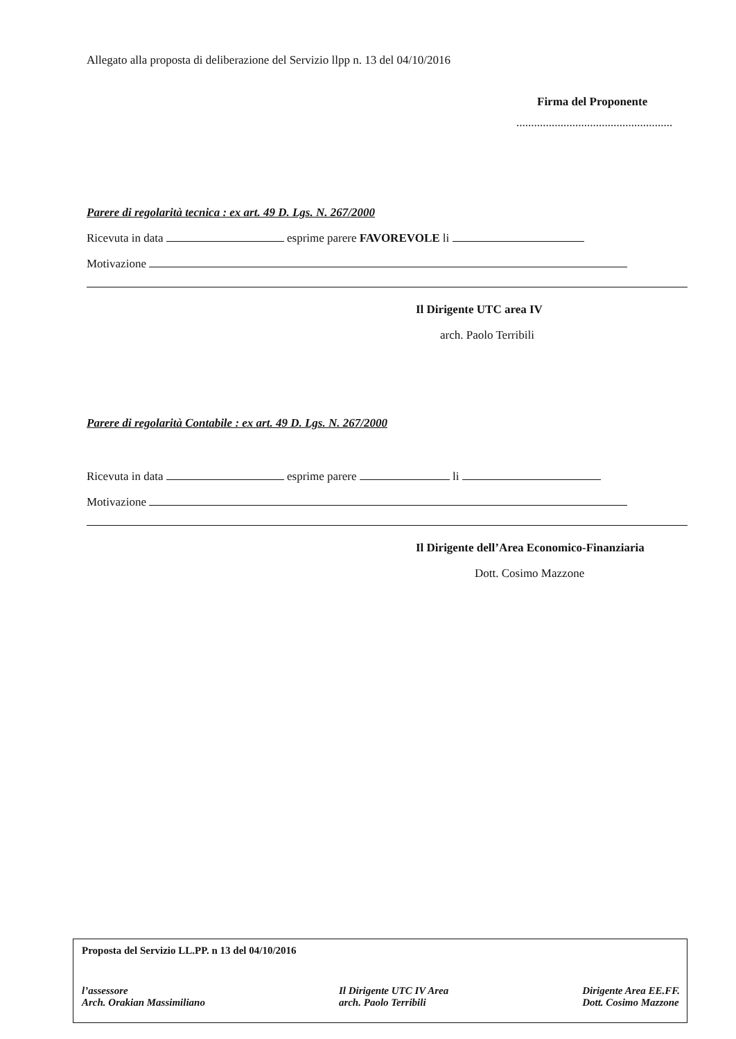Allegato alla proposta di deliberazione del Servizio llpp n. 13 del 04/10/2016
Firma del Proponente
.....................................................
Parere di regolarità tecnica : ex art. 49 D. Lgs. N. 267/2000
Ricevuta in data esprime parere FAVOREVOLE li
Motivazione
Il Dirigente UTC area IV
arch. Paolo Terribili
Parere di regolarità Contabile : ex art. 49 D. Lgs. N. 267/2000
Ricevuta in data esprime parere li
Motivazione
Il Dirigente dell’Area Economico-Finanziaria
Dott. Cosimo Mazzone
Proposta del Servizio LL.PP. n 13 del 04/10/2016
l’assessore
Arch. Orakian Massimiliano
Il Dirigente UTC IV Area
arch. Paolo Terribili
Dirigente Area EE.FF.
Dott. Cosimo Mazzone